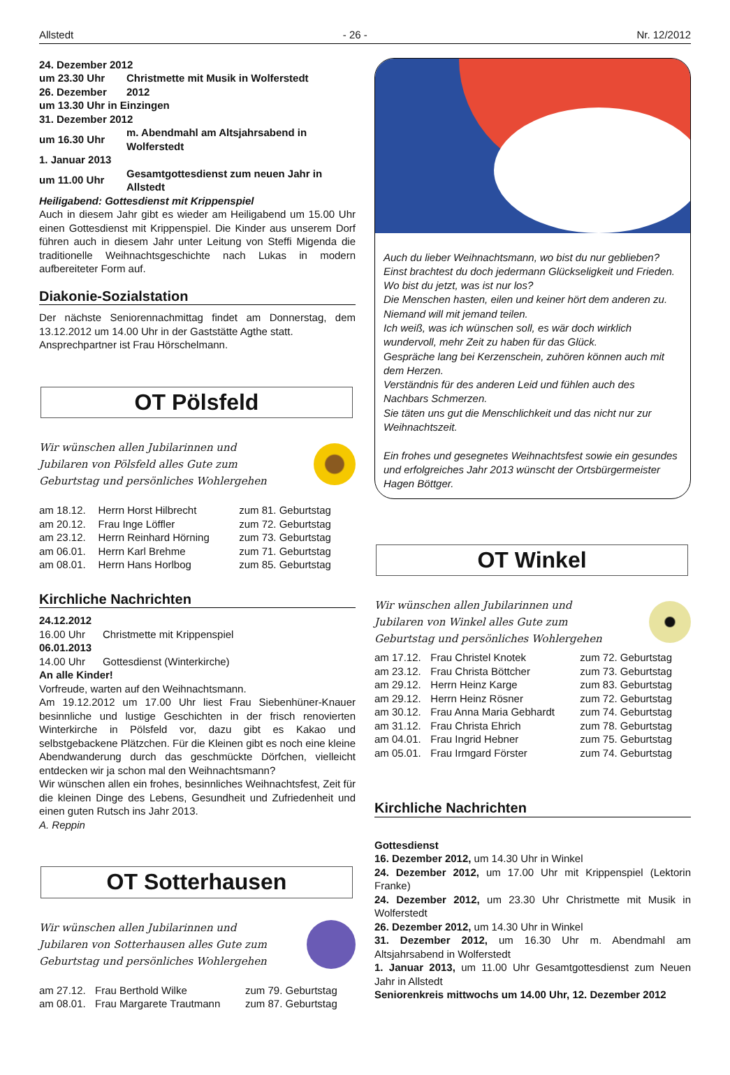Allstedt - 26 - Nr. 12/2012
| 24. Dezember 2012 | |
| um 23.30 Uhr | Christmette mit Musik in Wolferstedt |
| 26. Dezember | 2012 |
| um 13.30 Uhr in Einzingen | |
| 31. Dezember 2012 | |
| um 16.30 Uhr | m. Abendmahl am Altsjahrsabend in Wolferstedt |
| 1. Januar 2013 | |
| um 11.00 Uhr | Gesamtgottesdienst zum neuen Jahr in Allstedt |
Heiligabend: Gottesdienst mit Krippenspiel
Auch in diesem Jahr gibt es wieder am Heiligabend um 15.00 Uhr einen Gottesdienst mit Krippenspiel. Die Kinder aus unserem Dorf führen auch in diesem Jahr unter Leitung von Steffi Migenda die traditionelle Weihnachtsgeschichte nach Lukas in modern aufbereiteter Form auf.
Diakonie-Sozialstation
Der nächste Seniorennachmittag findet am Donnerstag, dem 13.12.2012 um 14.00 Uhr in der Gaststätte Agthe statt.
Ansprechpartner ist Frau Hörschelmann.
OT Pölsfeld
Wir wünschen allen Jubilarinnen und
Jubilaren von Pölsfeld alles Gute zum
Geburtstag und persönliches Wohlergehen
| am 18.12. | Herrn Horst Hilbrecht | zum 81. Geburtstag |
| am 20.12. | Frau Inge Löffler | zum 72. Geburtstag |
| am 23.12. | Herrn Reinhard Hörning | zum 73. Geburtstag |
| am 06.01. | Herrn Karl Brehme | zum 71. Geburtstag |
| am 08.01. | Herrn Hans Horlbog | zum 85. Geburtstag |
Kirchliche Nachrichten
24.12.2012
16.00 Uhr Christmette mit Krippenspiel
06.01.2013
14.00 Uhr Gottesdienst (Winterkirche)
An alle Kinder!
Vorfreude, warten auf den Weihnachtsmann.
Am 19.12.2012 um 17.00 Uhr liest Frau Siebenhüner-Knauer besinnliche und lustige Geschichten in der frisch renovierten Winterkirche in Pölsfeld vor, dazu gibt es Kakao und selbstgebackene Plätzchen. Für die Kleinen gibt es noch eine kleine Abendwanderung durch das geschmückte Dörfchen, vielleicht entdecken wir ja schon mal den Weihnachtsmann?
Wir wünschen allen ein frohes, besinnliches Weihnachtsfest, Zeit für die kleinen Dinge des Lebens, Gesundheit und Zufriedenheit und einen guten Rutsch ins Jahr 2013.
A. Reppin
OT Sotterhausen
Wir wünschen allen Jubilarinnen und
Jubilaren von Sotterhausen alles Gute zum
Geburtstag und persönliches Wohlergehen
| am 27.12. | Frau Berthold Wilke | zum 79. Geburtstag |
| am 08.01. | Frau Margarete Trautmann | zum 87. Geburtstag |
Auch du lieber Weihnachtsmann, wo bist du nur geblieben?
Einst brachtest du doch jedermann Glückseligkeit und Frieden.
Wo bist du jetzt, was ist nur los?
Die Menschen hasten, eilen und keiner hört dem anderen zu.
Niemand will mit jemand teilen.
Ich weiß, was ich wünschen soll, es wär doch wirklich wundervoll, mehr Zeit zu haben für das Glück.
Gespräche lang bei Kerzenschein, zuhören können auch mit dem Herzen.
Verständnis für des anderen Leid und fühlen auch des Nachbars Schmerzen.
Sie täten uns gut die Menschlichkeit und das nicht nur zur Weihnachtszeit.
Ein frohes und gesegnetes Weihnachtsfest sowie ein gesundes und erfolgreiches Jahr 2013 wünscht der Ortsbürgermeister Hagen Böttger.
OT Winkel
Wir wünschen allen Jubilarinnen und
Jubilaren von Winkel alles Gute zum
Geburtstag und persönliches Wohlergehen
| am 17.12. | Frau Christel Knotek | zum 72. Geburtstag |
| am 23.12. | Frau Christa Böttcher | zum 73. Geburtstag |
| am 29.12. | Herrn Heinz Karge | zum 83. Geburtstag |
| am 29.12. | Herrn Heinz Rösner | zum 72. Geburtstag |
| am 30.12. | Frau Anna Maria Gebhardt | zum 74. Geburtstag |
| am 31.12. | Frau Christa Ehrich | zum 78. Geburtstag |
| am 04.01. | Frau Ingrid Hebner | zum 75. Geburtstag |
| am 05.01. | Frau Irmgard Förster | zum 74. Geburtstag |
Kirchliche Nachrichten
Gottesdienst
16. Dezember 2012, um 14.30 Uhr in Winkel
24. Dezember 2012, um 17.00 Uhr mit Krippenspiel (Lektorin Franke)
24. Dezember 2012, um 23.30 Uhr Christmette mit Musik in Wolferstedt
26. Dezember 2012, um 14.30 Uhr in Winkel
31. Dezember 2012, um 16.30 Uhr m. Abendmahl am Altsjahrsabend in Wolferstedt
1. Januar 2013, um 11.00 Uhr Gesamtgottesdienst zum Neuen Jahr in Allstedt
Seniorenkreis mittwochs um 14.00 Uhr, 12. Dezember 2012